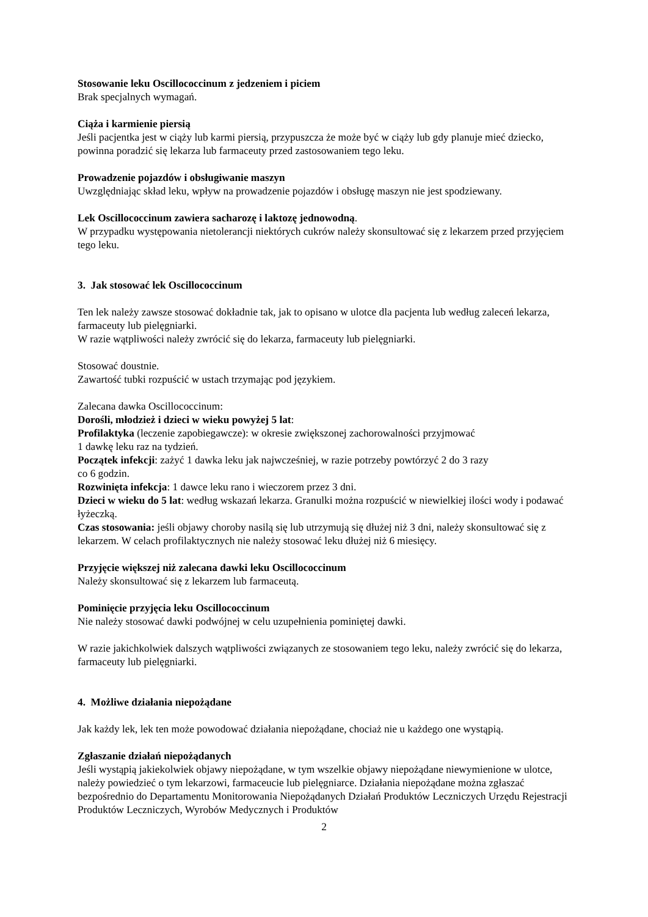Stosowanie leku Oscillococcinum z jedzeniem i piciem
Brak specjalnych wymagań.
Ciąża i karmienie piersią
Jeśli pacjentka jest w ciąży lub karmi piersią, przypuszcza że może być w ciąży lub gdy planuje mieć dziecko, powinna poradzić się lekarza lub farmaceuty przed zastosowaniem tego leku.
Prowadzenie pojazdów i obsługiwanie maszyn
Uwzględniając skład leku, wpływ na prowadzenie pojazdów i obsługę maszyn nie jest spodziewany.
Lek Oscillococcinum zawiera sacharozę i laktozę jednowodną.
W przypadku występowania nietolerancji niektórych cukrów należy skonsultować się z lekarzem przed przyjęciem tego leku.
3. Jak stosować lek Oscillococcinum
Ten lek należy zawsze stosować dokładnie tak, jak to opisano w ulotce dla pacjenta lub według zaleceń lekarza, farmaceuty lub pielęgniarki.
W razie wątpliwości należy zwrócić się do lekarza, farmaceuty lub pielęgniarki.
Stosować doustnie.
Zawartość tubki rozpuścić w ustach trzymając pod językiem.
Zalecana dawka Oscillococcinum:
Dorośli, młodzież i dzieci w wieku powyżej 5 lat:
Profilaktyka (leczenie zapobiegawcze): w okresie zwiększonej zachorowalności przyjmować
1 dawkę leku raz na tydzień.
Początek infekcji: zażyć 1 dawka leku jak najwcześniej, w razie potrzeby powtórzyć 2 do 3 razy
co 6 godzin.
Rozwinięta infekcja: 1 dawce leku rano i wieczorem przez 3 dni.
Dzieci w wieku do 5 lat: według wskazań lekarza. Granulki można rozpuścić w niewielkiej ilości wody i podawać łyżeczką.
Czas stosowania: jeśli objawy choroby nasilą się lub utrzymują się dłużej niż 3 dni, należy skonsultować się z lekarzem. W celach profilaktycznych nie należy stosować leku dłużej niż 6 miesięcy.
Przyjęcie większej niż zalecana dawki leku Oscillococcinum
Należy skonsultować się z lekarzem lub farmaceutą.
Pominięcie przyjęcia leku Oscillococcinum
Nie należy stosować dawki podwójnej w celu uzupełnienia pominiętej dawki.
W razie jakichkolwiek dalszych wątpliwości związanych ze stosowaniem tego leku, należy zwrócić się do lekarza, farmaceuty lub pielęgniarki.
4. Możliwe działania niepożądane
Jak każdy lek, lek ten może powodować działania niepożądane, chociaż nie u każdego one wystąpią.
Zgłaszanie działań niepożądanych
Jeśli wystąpią jakiekolwiek objawy niepożądane, w tym wszelkie objawy niepożądane niewymienione w ulotce, należy powiedzieć o tym lekarzowi, farmaceucie lub pielęgniarce. Działania niepożądane można zgłaszać bezpośrednio do Departamentu Monitorowania Niepożądanych Działań Produktów Leczniczych Urzędu Rejestracji Produktów Leczniczych, Wyrobów Medycznych i Produktów
2